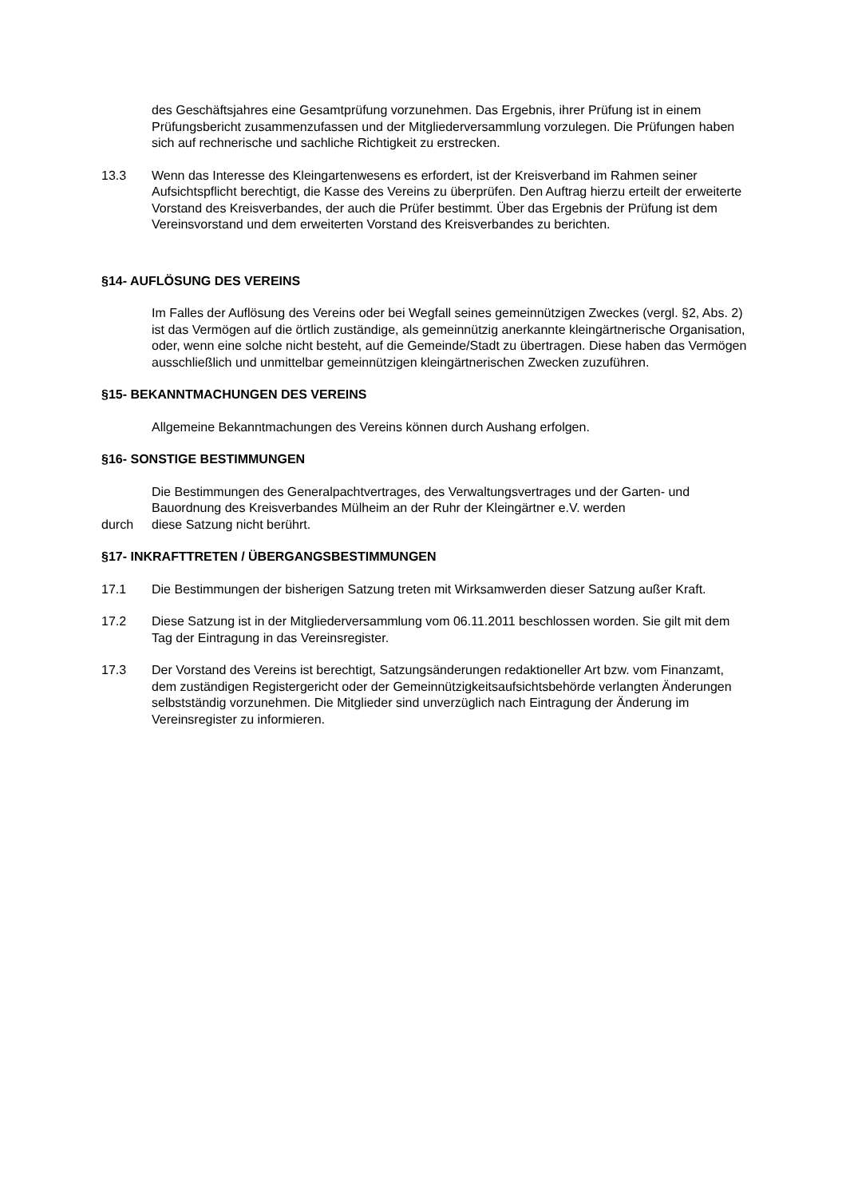des Geschäftsjahres eine Gesamtprüfung vorzunehmen. Das Ergebnis, ihrer Prüfung ist in einem Prüfungsbericht zusammenzufassen und der Mitgliederversammlung vorzulegen. Die Prüfungen haben sich auf rechnerische und sachliche Richtigkeit zu erstrecken.
13.3 Wenn das Interesse des Kleingartenwesens es erfordert, ist der Kreisverband im Rahmen seiner Aufsichtspflicht berechtigt, die Kasse des Vereins zu überprüfen. Den Auftrag hierzu erteilt der erweiterte Vorstand des Kreisverbandes, der auch die Prüfer bestimmt. Über das Ergebnis der Prüfung ist dem Vereinsvorstand und dem erweiterten Vorstand des Kreisverbandes zu berichten.
§14- AUFLÖSUNG DES VEREINS
Im Falles der Auflösung des Vereins oder bei Wegfall seines gemeinnützigen Zweckes (vergl. §2, Abs. 2) ist das Vermögen auf die örtlich zuständige, als gemeinnützig anerkannte kleingärtnerische Organisation, oder, wenn eine solche nicht besteht, auf die Gemeinde/Stadt zu übertragen. Diese haben das Vermögen ausschließlich und unmittelbar gemeinnützigen kleingärtnerischen Zwecken zuzuführen.
§15- BEKANNTMACHUNGEN DES VEREINS
Allgemeine Bekanntmachungen des Vereins können durch Aushang erfolgen.
§16- SONSTIGE BESTIMMUNGEN
Die Bestimmungen des Generalpachtvertrages, des Verwaltungsvertrages und der Garten- und Bauordnung des Kreisverbandes Mülheim an der Ruhr der Kleingärtner e.V. werden
durch diese Satzung nicht berührt.
§17- INKRAFTTRETEN / ÜBERGANGSBESTIMMUNGEN
17.1 Die Bestimmungen der bisherigen Satzung treten mit Wirksamwerden dieser Satzung außer Kraft.
17.2 Diese Satzung ist in der Mitgliederversammlung vom 06.11.2011 beschlossen worden. Sie gilt mit dem Tag der Eintragung in das Vereinsregister.
17.3 Der Vorstand des Vereins ist berechtigt, Satzungsänderungen redaktioneller Art bzw. vom Finanzamt, dem zuständigen Registergericht oder der Gemeinnützigkeitsaufsichtsbehörde verlangten Änderungen selbstständig vorzunehmen. Die Mitglieder sind unverzüglich nach Eintragung der Änderung im Vereinsregister zu informieren.